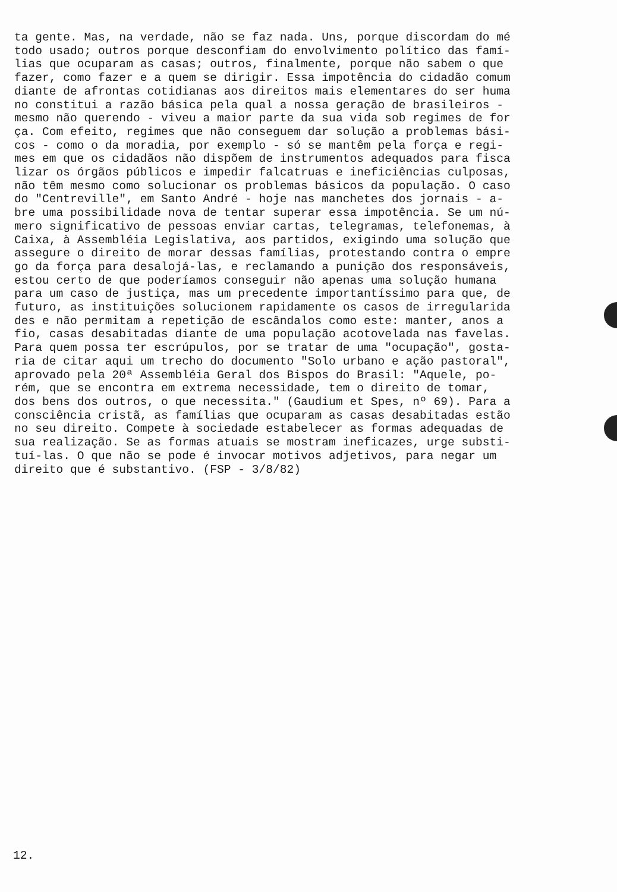ta gente. Mas, na verdade, não se faz nada. Uns, porque discordam do mé todo usado; outros porque desconfiam do envolvimento político das famí- lias que ocuparam as casas; outros, finalmente, porque não sabem o que fazer, como fazer e a quem se dirigir. Essa impotência do cidadão comum diante de afrontas cotidianas aos direitos mais elementares do ser huma no constitui a razão básica pela qual a nossa geração de brasileiros - mesmo não querendo - viveu a maior parte da sua vida sob regimes de for ça. Com efeito, regimes que não conseguem dar solução a problemas bási- cos - como o da moradia, por exemplo - só se mantêm pela força e regi- mes em que os cidadãos não dispõem de instrumentos adequados para fisca lizar os órgãos públicos e impedir falcatruas e ineficiências culposas, não têm mesmo como solucionar os problemas básicos da população. O caso do "Centreville", em Santo André - hoje nas manchetes dos jornais - a- bre uma possibilidade nova de tentar superar essa impotência. Se um nú- mero significativo de pessoas enviar cartas, telegramas, telefonemas, à Caixa, à Assembléia Legislativa, aos partidos, exigindo uma solução que assegure o direito de morar dessas famílias, protestando contra o empre go da força para desalojá-las, e reclamando a punição dos responsáveis, estou certo de que poderíamos conseguir não apenas uma solução humana para um caso de justiça, mas um precedente importantíssimo para que, de futuro, as instituições solucionem rapidamente os casos de irregularida des e não permitam a repetição de escândalos como este: manter, anos a fio, casas desabitadas diante de uma população acotovelada nas favelas. Para quem possa ter escrúpulos, por se tratar de uma "ocupação", gosta- ria de citar aqui um trecho do documento "Solo urbano e ação pastoral", aprovado pela 20ª Assembléia Geral dos Bispos do Brasil: "Aquele, po- rém, que se encontra em extrema necessidade, tem o direito de tomar, dos bens dos outros, o que necessita." (Gaudium et Spes, nº 69). Para a consciência cristã, as famílias que ocuparam as casas desabitadas estão no seu direito. Compete à sociedade estabelecer as formas adequadas de sua realização. Se as formas atuais se mostram ineficazes, urge substi- tuí-las. O que não se pode é invocar motivos adjetivos, para negar um direito que é substantivo. (FSP - 3/8/82)
12.